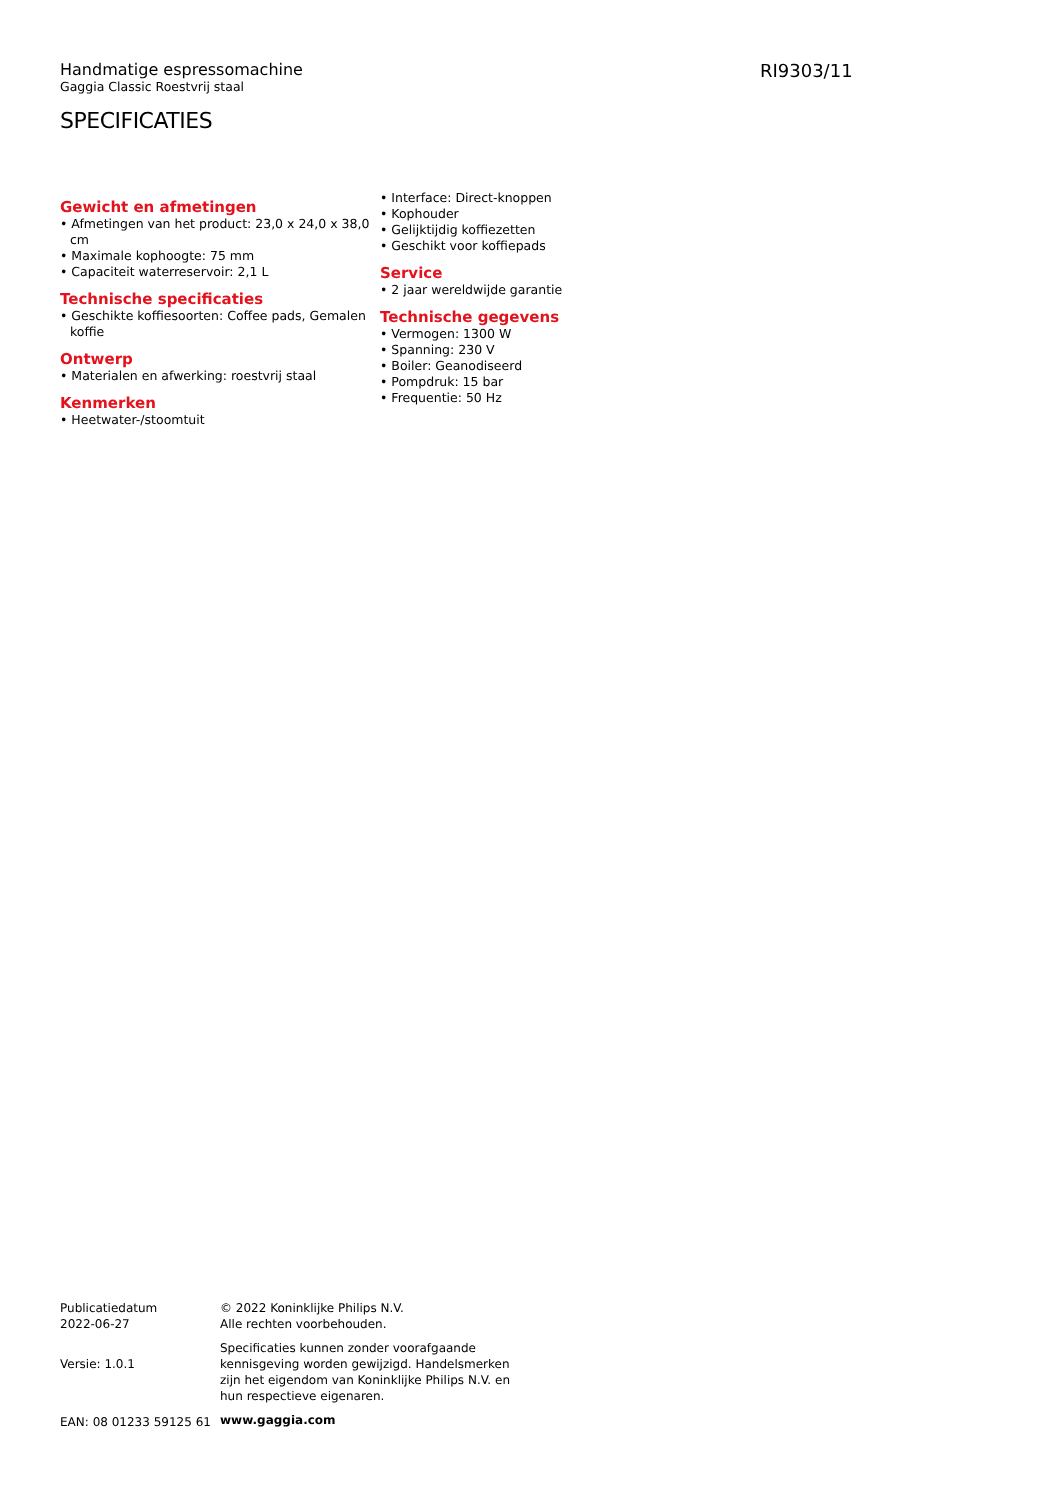RI9303/11
Handmatige espressomachine
Gaggia Classic Roestvrij staal
SPECIFICATIES
Gewicht en afmetingen
• Afmetingen van het product: 23,0 x 24,0 x 38,0 cm
• Maximale kophoogte: 75 mm
• Capaciteit waterreservoir: 2,1 L
Technische specificaties
• Geschikte koffiesoorten: Coffee pads, Gemalen koffie
Ontwerp
• Materialen en afwerking: roestvrij staal
Kenmerken
• Heetwater-/stoomtuit
• Interface: Direct-knoppen
• Kophouder
• Gelijktijdig koffiezetten
• Geschikt voor koffiepads
Service
• 2 jaar wereldwijde garantie
Technische gegevens
• Vermogen: 1300 W
• Spanning: 230 V
• Boiler: Geanodiseerd
• Pompdruk: 15 bar
• Frequentie: 50 Hz
Publicatiedatum
2022-06-27
Versie: 1.0.1
EAN: 08 01233 59125 61
© 2022 Koninklijke Philips N.V.
Alle rechten voorbehouden.
Specificaties kunnen zonder voorafgaande kennisgeving worden gewijzigd. Handelsmerken zijn het eigendom van Koninklijke Philips N.V. en hun respectieve eigenaren.
www.gaggia.com